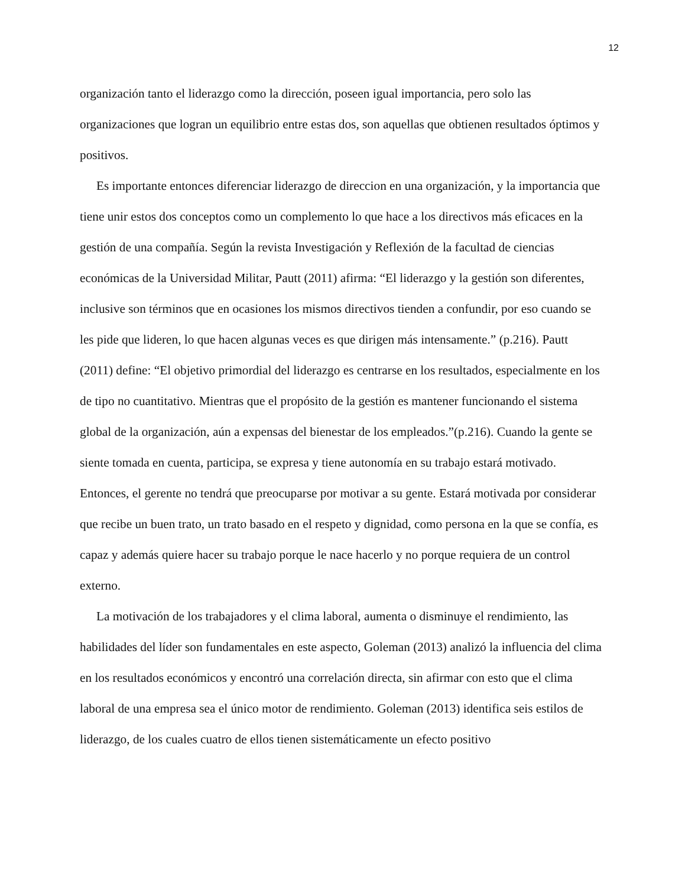12
organización tanto el liderazgo como la dirección, poseen igual importancia, pero solo las organizaciones que logran un equilibrio entre estas dos, son aquellas que obtienen resultados óptimos y positivos.
Es importante entonces diferenciar liderazgo de direccion en una organización, y la importancia que tiene unir estos dos conceptos como un complemento lo que hace a los directivos más eficaces en la gestión de una compañía. Según la revista Investigación y Reflexión de la facultad de ciencias económicas de la Universidad Militar, Pautt (2011) afirma: “El liderazgo y la gestión son diferentes, inclusive son términos que en ocasiones los mismos directivos tienden a confundir, por eso cuando se les pide que lideren, lo que hacen algunas veces es que dirigen más intensamente.” (p.216). Pautt (2011) define: “El objetivo primordial del liderazgo es centrarse en los resultados, especialmente en los de tipo no cuantitativo. Mientras que el propósito de la gestión es mantener funcionando el sistema global de la organización, aún a expensas del bienestar de los empleados.”(p.216). Cuando la gente se siente tomada en cuenta, participa, se expresa y tiene autonomía en su trabajo estará motivado. Entonces, el gerente no tendrá que preocuparse por motivar a su gente. Estará motivada por considerar que recibe un buen trato, un trato basado en el respeto y dignidad, como persona en la que se confía, es capaz y además quiere hacer su trabajo porque le nace hacerlo y no porque requiera de un control externo.
La motivación de los trabajadores y el clima laboral, aumenta o disminuye el rendimiento, las habilidades del líder son fundamentales en este aspecto, Goleman (2013) analizó la influencia del clima en los resultados económicos y encontró una correlación directa, sin afirmar con esto que el clima laboral de una empresa sea el único motor de rendimiento. Goleman (2013) identifica seis estilos de liderazgo, de los cuales cuatro de ellos tienen sistemáticamente un efecto positivo